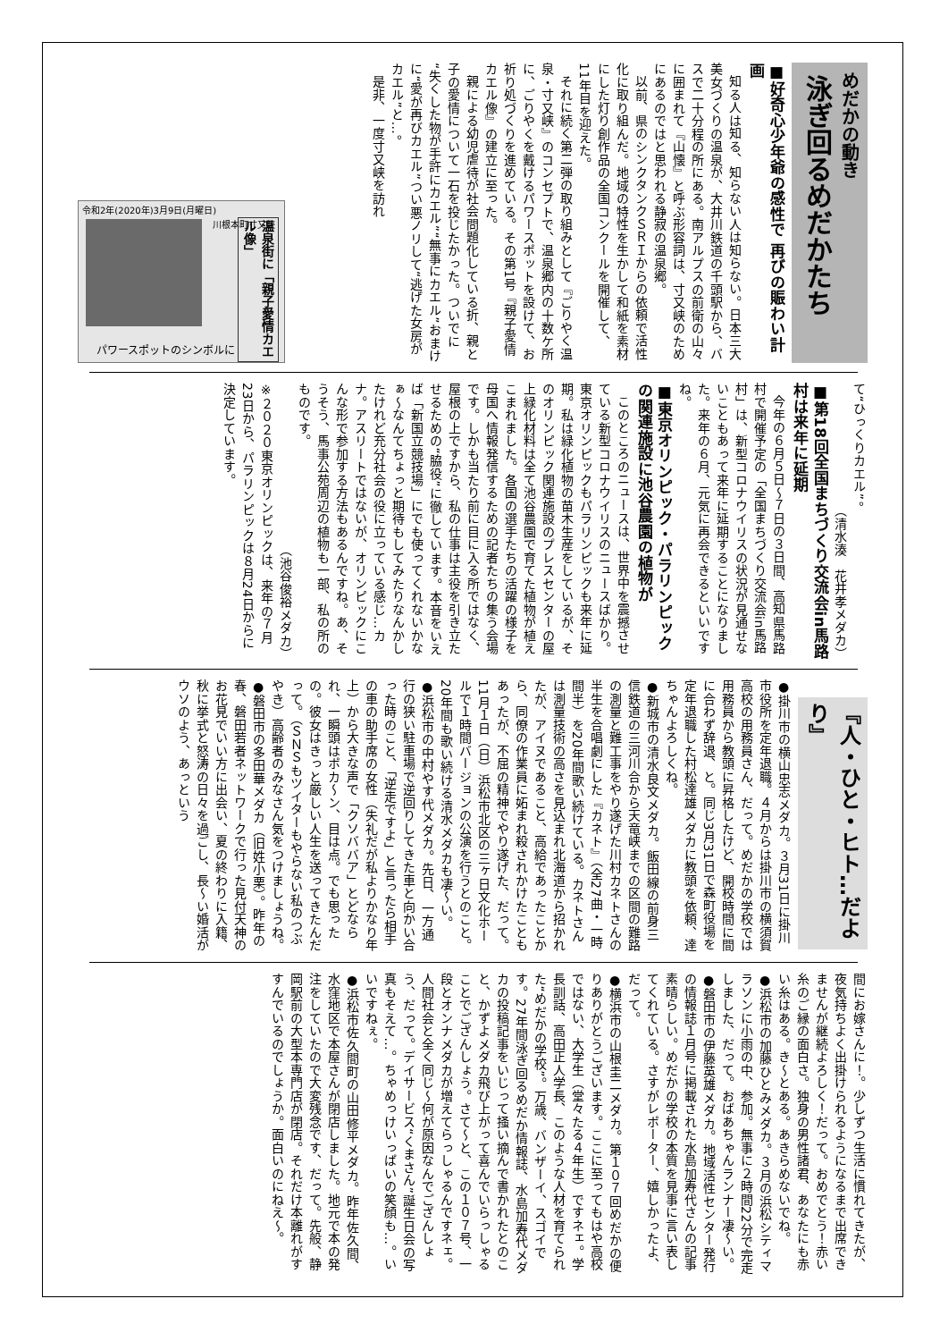めだかの動き
泳ぎ回るめだかたち
■好奇心少年爺の感性で 再びの賑わい計画
知る人は知る、知らない人は知らない。日本三大美女づくりの温泉が、大井川鉄道の千頭駅から、バスで二十分程の所にある。南アルプスの前衛の山々に囲まれて『山懐』と呼ぶ形容詞は、寸又峡のためにあるのではと思われる静寂の温泉郷。
以前、県のシンクタンクＳＲＩからの依頼で活性化に取り組んだ。地域の特性を生かして和紙を素材にした灯り創作品の全国コンクールを開催して、11年目を迎えた。
それに続く第二弾の取り組みとして『ごりやく温泉・寸又峡』のコンセプトで、温泉郷内の十数ケ所に、ごりやくを戴けるパワースポットを設けて、お祈り処づくりを進めている。その第1号『親子愛情カエル像』の建立に至った。
親による幼児虐待が社会問題化している折、親と子の愛情について一石を投じたかった。ついでに“失くした物が手許にカエル”“無事にカエル”おまけに“愛が再びカエル”つい悪ノリして“逃げた女房がカエル”と…。
是非、一度寸又峡を訪れ
令和2年(2020年)3月9日(月曜日)
川根本町寸又峡
温泉街に「親子愛情カエル像」
パワースポットのシンボルに
て“ひっくりカエル”。
（清水湊　花井孝メダカ）
■第18回全国まちづくり交流会in馬路村は来年に延期
今年の６月５日～７日の３日間、高知県馬路村で開催予定の「全国まちづくり交流会in馬路村」は、新型コロナウイリスの状況が見通せないこともあって来年に延期することになりました。来年の６月、元気に再会できるといいですね。
■東京オリンピック・パラリンピックの関連施設に池谷農園の植物が
このところのニュースは、世界中を震撼させている新型コロナウイリスのニュースばかり。東京オリンピックもパラリンピックも来年に延期。私は緑化植物の苗木生産をしているが、そのオリンピック関連施設のプレスセンターの屋上緑化材料は全て池谷農園で育てた植物が植えこまれました。各国の選手たちの活躍の様子を母国へ情報発信するための記者たちの集う会場です。しかも当たり前に目に入る所ではなく、屋根の上ですから、私の仕事は主役を引き立たせるための“脇役”に徹しています。本音をいえば「新国立競技場」にでも使ってくれないかなぁ～なんてちょっと期待もしてみたりなんかしたけれど充分社会の役に立っている感じ…カナ。アスリートではないが、オリンピックにこんな形で参加する方法もあるんですね。あ、そうそう、馬事公苑周辺の植物も一部、私の所のものです。
（池谷俊裕メダカ）
※２０２０東京オリンピックは、来年の７月23日から、パラリンピックは８月24日からに決定しています。
『人・ひと・ヒト…だより』
●掛川市の横山忠志メダカ。３月31日に掛川市役所を定年退職。４月からは掛川市の横須賀高校の用務員さん、だって。めだかの学校では用務員から教頭に昇格したけど、開校時間に間に合わず辞退、と。同じ3月31日で森町役場を定年退職した村松達雄メダカに教頭を依頼、達ちゃんよろしくね。
●新城市の清水良文メダカ。飯田線の前身三信鉄道の三河川合から天竜峡までの区間の難路の測量と難工事をやり遂げた川村カネトさんの半生を合唱劇にした『カネト』（全27曲・一時間半）を20年間歌い続けている。カネトさんは測量技術の高さを見込まれ北海道から招かれたが、アイヌであること、高給であったことから、同僚の作業員に妬まれ殺されかけたこともあったが、不屈の精神でやり遂げた、だって。11月１日（日）浜松市北区の三ヶ日文化ホールで１時間バージョンの公演を行うとのこと。20年間も歌い続ける清水メダカも凄～い。
●浜松市の中村やす代メダカ。先日、一方通行の狭い駐車場で逆回りしてきた車と向かい合った時のこと、「逆走ですよ」と言ったら相手の車の助手席の女性（失礼だが私よりかなり年上）から大きな声で「クソババア」とどなられ、一瞬頭はポカ～ン、目は点。でも思ったの。彼女はきっと厳しい人生を送ってきたんだって。（ＳＮＳもツイターもやらない私のつぶやき）高齢者のみなさん気をつけましょうね。
●磐田市の多田華メダカ（旧姓小栗）。昨年の春、磐田若者ネットワークで行った見付天神のお花見でいい方に出会い、夏の終わりに入籍、秋に挙式と怒涛の日々を過ごし、長～い婚活がウソのよう、あっという
間にお嫁さんに！。少しずつ生活に慣れてきたが、夜気持ちよく出掛けられるようになるまで出席できませんが継続よろしく！だって。おめでとう！赤い糸のご縁の面白さ。独身の男性諸君、あなたにも赤い糸はある。き～とある。あきらめないでね。
●浜松市の加藤ひとみメダカ。３月の浜松シティマラソンに小雨の中、参加。無事に２時間22分で完走しました、だって。おばあちゃんランナー凄～い。
●磐田市の伊藤英雄メダカ。地域活性センター発行の情報誌１月号に掲載された水島加寿代さんの記事素晴らしい。めだかの学校の本質を見事に言い表してくれている。さすがレポーター、嬉しかったよ、だって。
●横浜市の山根圭二メダカ。第１０７回めだかの便りありがとうございます。ここに至ってもはや高校ではない、大学生（堂々たる４年生）ですネェ。学長訓話、高田正人学長、このような人材を育てられた“めだかの学校”。万歳、バンザーイ、スゴイです。27年間泳ぎ回るめだか情報誌、水島加寿代メダカの投稿記事をいじって掻い摘んで書かれたとのこと、かずよメダカ飛び上がって喜んでいらっしゃることでござんしょう。さて～と、この１０７号、一段とオンナメダカが増えてらっしゃるんですネェ。人間社会と全く同じ～何が原因なんでござんしょう、だって。デイサービス“くまさん”誕生日会の写真もそえて…。ちゃめっけいっぱいの笑顔も…。いいですねぇ。
●浜松市佐久間町の山田修平メダカ。昨年佐久間、水窪地区で本屋さんが閉店しました。地元で本の発注をしていたので大変残念です、だって。先般、静岡駅前の大型本専門店が閉店。それだけ本離れがすすんでいるのでしょうか。面白いのにねえ～。